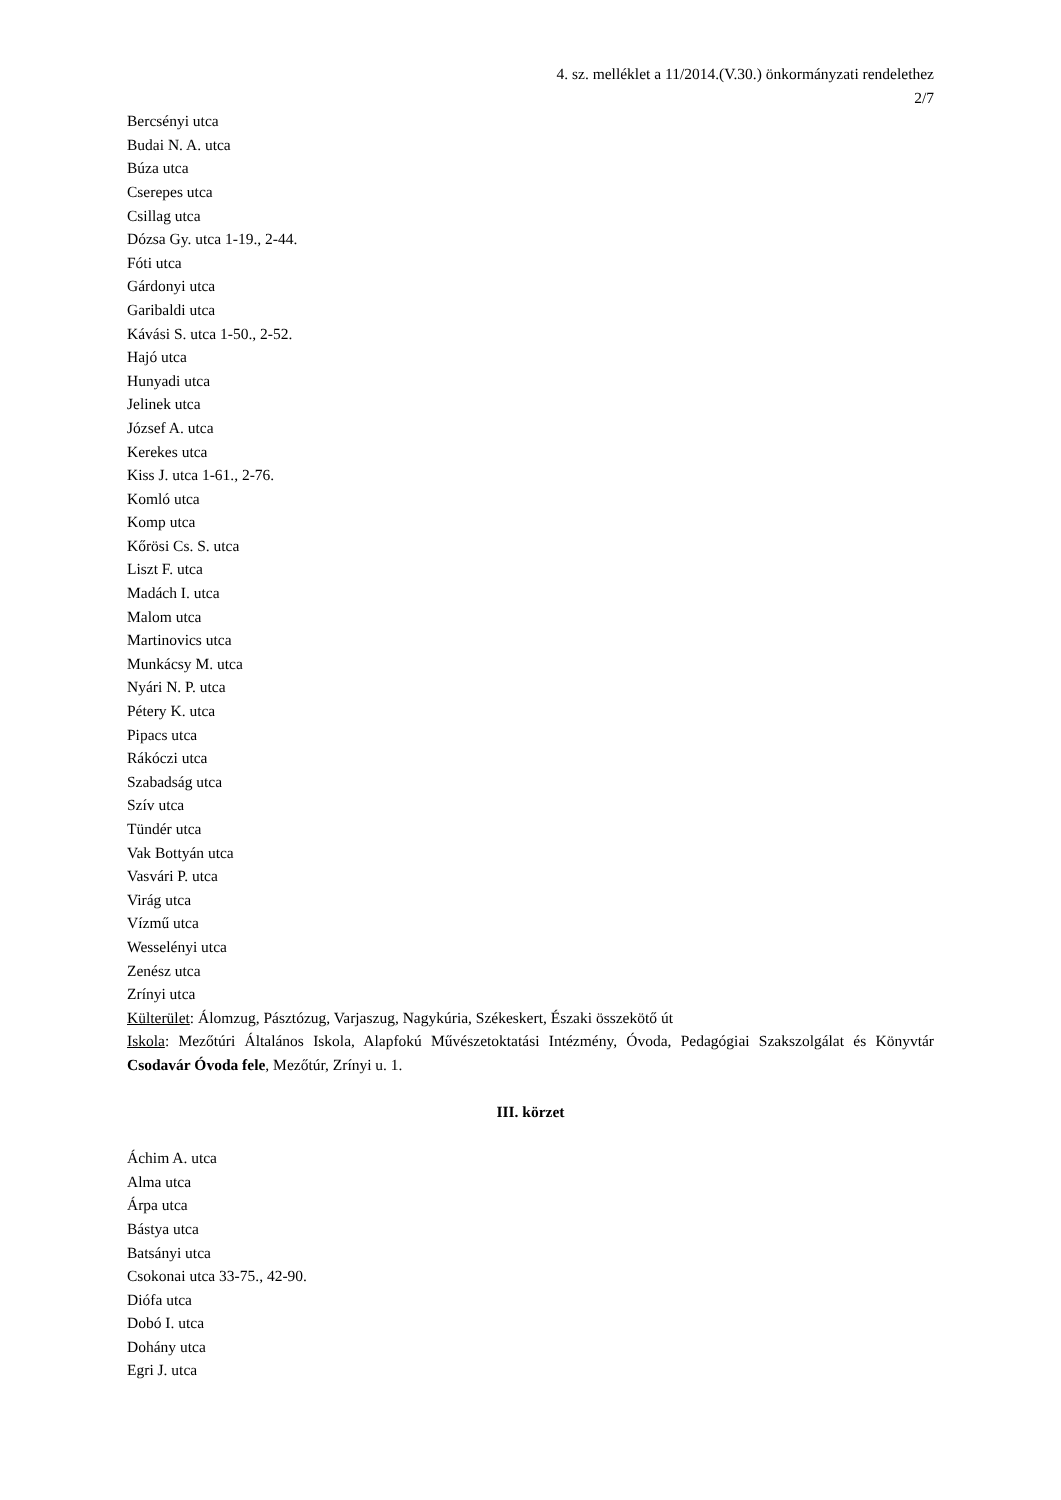4. sz. melléklet a 11/2014.(V.30.) önkormányzati rendelethez
2/7
Bercsényi utca
Budai N. A. utca
Búza utca
Cserepes utca
Csillag utca
Dózsa Gy. utca 1-19., 2-44.
Fóti utca
Gárdonyi utca
Garibaldi utca
Kávási S. utca 1-50., 2-52.
Hajó utca
Hunyadi utca
Jelinek utca
József A. utca
Kerekes utca
Kiss J. utca 1-61., 2-76.
Komló utca
Komp utca
Kőrösi Cs. S. utca
Liszt F. utca
Madách I. utca
Malom utca
Martinovics utca
Munkácsy M. utca
Nyári N. P. utca
Pétery K. utca
Pipacs utca
Rákóczi utca
Szabadság utca
Szív utca
Tündér utca
Vak Bottyán utca
Vasvári P. utca
Virág utca
Vízmű utca
Wesselényi utca
Zenész utca
Zrínyi utca
Külterület: Álomzug, Pásztózug, Varjaszug, Nagykúria, Székeskert, Északi összekötő út
Iskola: Mezőtúri Általános Iskola, Alapfokú Művészetoktatási Intézmény, Óvoda, Pedagógiai Szakszolgálat és Könyvtár Csodavár Óvoda fele, Mezőtúr, Zrínyi u. 1.
III. körzet
Áchim A. utca
Alma utca
Árpa utca
Bástya utca
Batsányi utca
Csokonai utca 33-75., 42-90.
Diófa utca
Dobó I. utca
Dohány utca
Egri J. utca